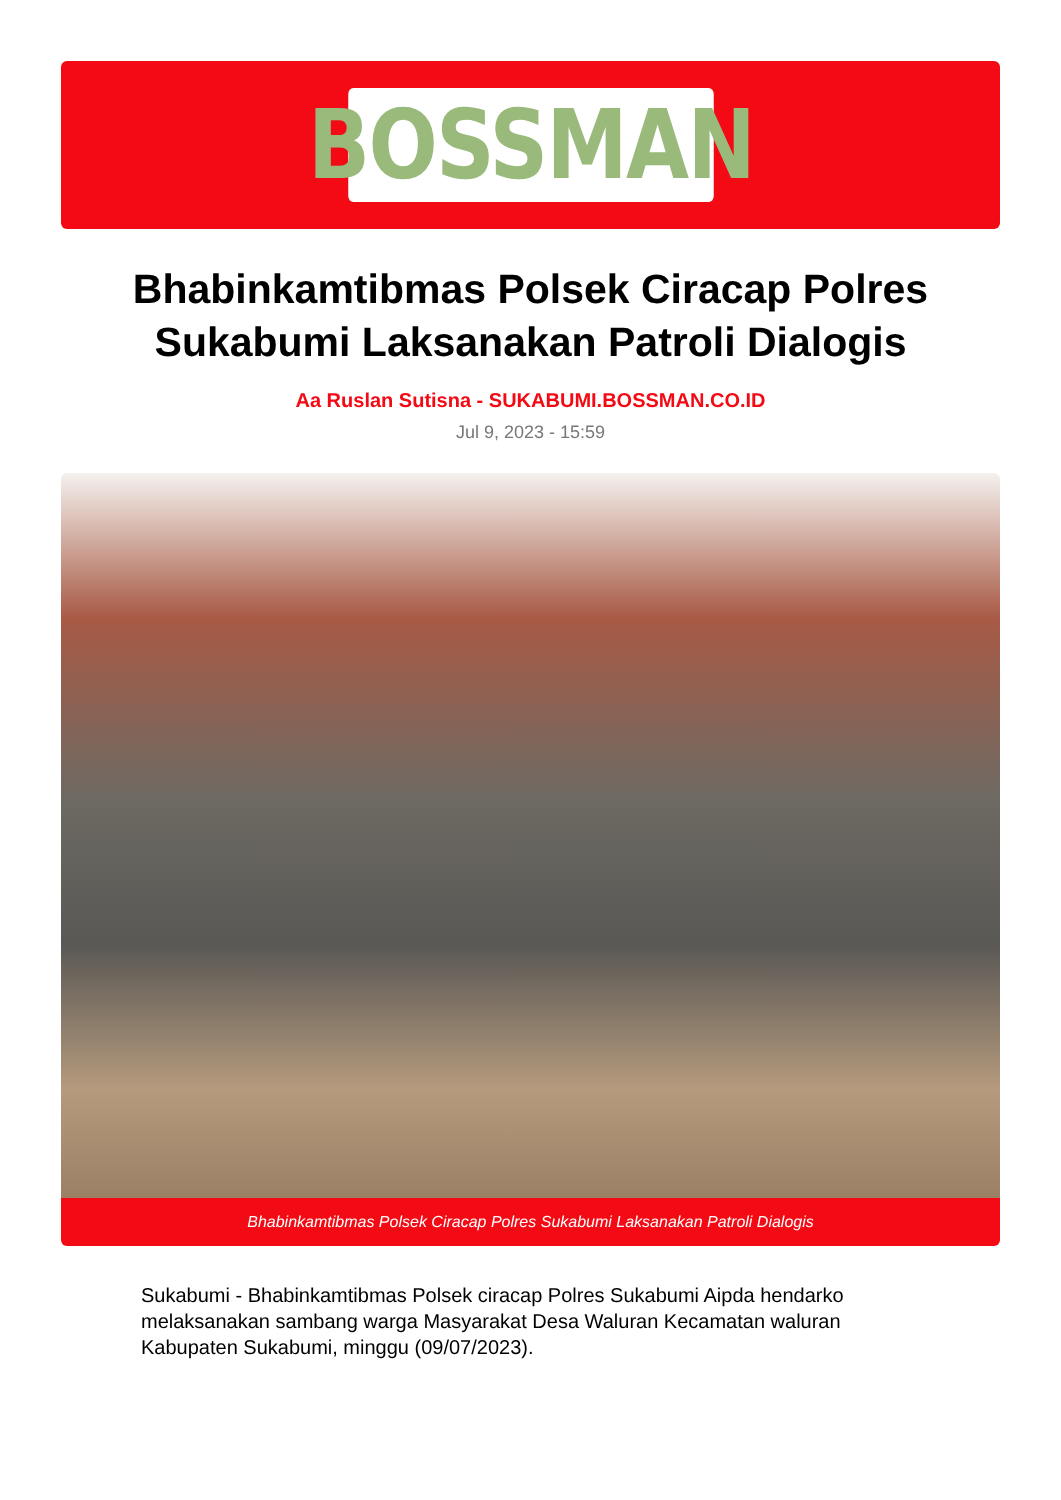BOSSMAN
Bhabinkamtibmas Polsek Ciracap Polres Sukabumi Laksanakan Patroli Dialogis
Aa Ruslan Sutisna - SUKABUMI.BOSSMAN.CO.ID
Jul 9, 2023 - 15:59
Bhabinkamtibmas Polsek Ciracap Polres Sukabumi Laksanakan Patroli Dialogis
Sukabumi - Bhabinkamtibmas Polsek ciracap Polres Sukabumi Aipda hendarko melaksanakan sambang warga Masyarakat Desa Waluran Kecamatan waluran Kabupaten Sukabumi, minggu (09/07/2023).